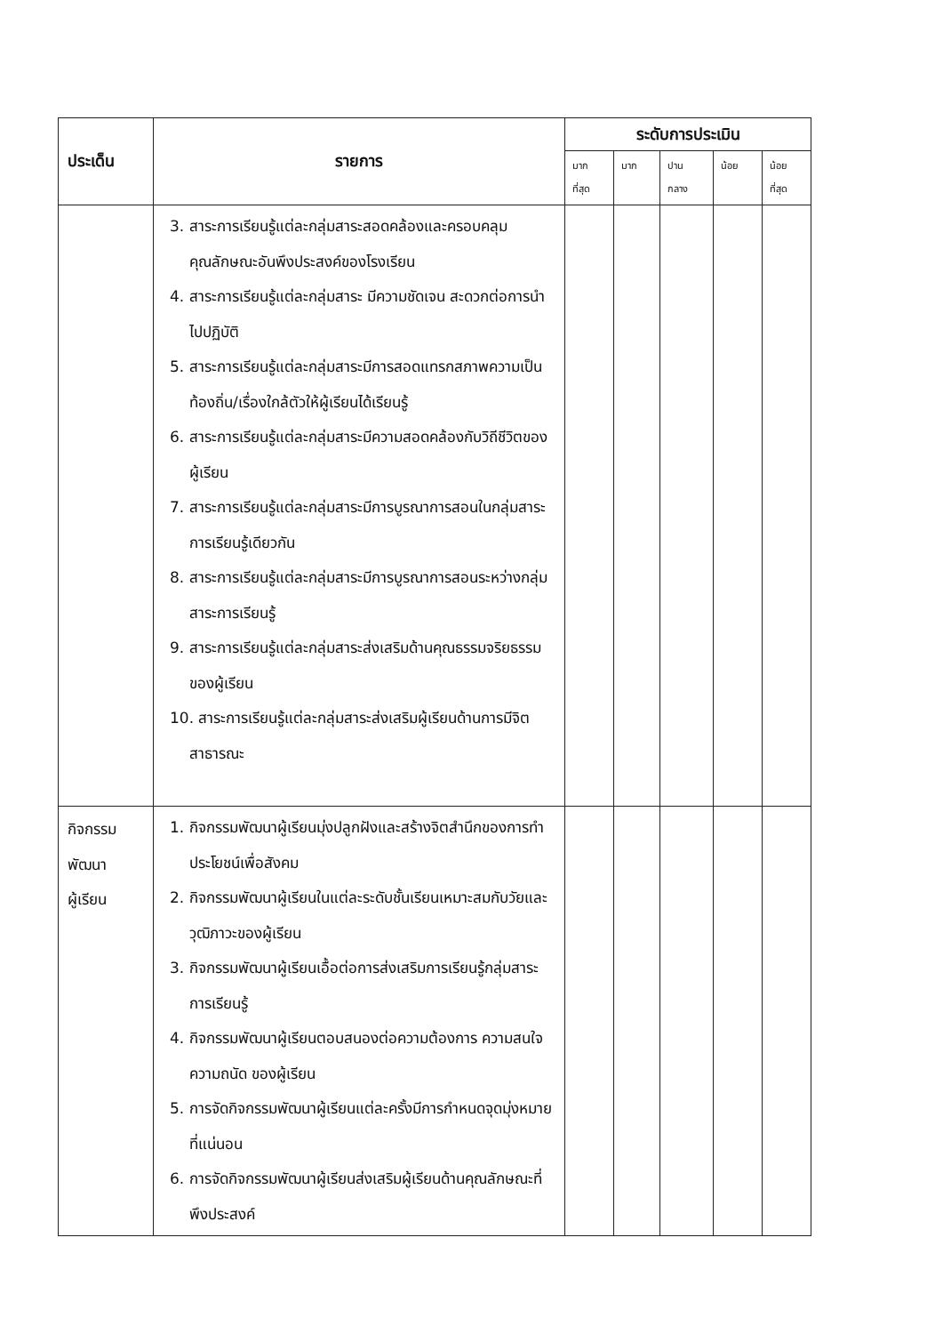| ประเด็น | รายการ | ระดับการประเมิน | | | | |
| --- | --- | --- | --- | --- | --- | --- |
| | | มาก ที่สุด | มาก | ปาน กลาง | น้อย | น้อย ที่สุด |
| | 3. สาระการเรียนรู้แต่ละกลุ่มสาระสอดคล้องและครอบคลุมคุณลักษณะอันพึงประสงค์ของโรงเรียน 4. สาระการเรียนรู้แต่ละกลุ่มสาระ มีความชัดเจน สะดวกต่อการนำไปปฏิบัติ 5. สาระการเรียนรู้แต่ละกลุ่มสาระมีการสอดแทรกสภาพความเป็นท้องถิ่น/เรื่องใกล้ตัวให้ผู้เรียนได้เรียนรู้ 6. สาระการเรียนรู้แต่ละกลุ่มสาระมีความสอดคล้องกับวิถีชีวิตของผู้เรียน 7. สาระการเรียนรู้แต่ละกลุ่มสาระมีการบูรณาการสอนในกลุ่มสาระการเรียนรู้เดียวกัน 8. สาระการเรียนรู้แต่ละกลุ่มสาระมีการบูรณาการสอนระหว่างกลุ่มสาระการเรียนรู้ 9. สาระการเรียนรู้แต่ละกลุ่มสาระส่งเสริมด้านคุณธรรมจริยธรรมของผู้เรียน 10. สาระการเรียนรู้แต่ละกลุ่มสาระส่งเสริมผู้เรียนด้านการมีจิตสาธารณะ | | | | | |
| กิจกรรม พัฒนา ผู้เรียน | 1. กิจกรรมพัฒนาผู้เรียนมุ่งปลูกฝังและสร้างจิตสำนึกของการทำประโยชน์เพื่อสังคม 2. กิจกรรมพัฒนาผู้เรียนในแต่ละระดับชั้นเรียนเหมาะสมกับวัยและวุฒิภาวะของผู้เรียน 3. กิจกรรมพัฒนาผู้เรียนเอื้อต่อการส่งเสริมการเรียนรู้กลุ่มสาระการเรียนรู้ 4. กิจกรรมพัฒนาผู้เรียนตอบสนองต่อความต้องการ ความสนใจ ความถนัด ของผู้เรียน 5. การจัดกิจกรรมพัฒนาผู้เรียนแต่ละครั้งมีการกำหนดจุดมุ่งหมายที่แน่นอน 6. การจัดกิจกรรมพัฒนาผู้เรียนส่งเสริมผู้เรียนด้านคุณลักษณะที่พึงประสงค์ | | | | | |